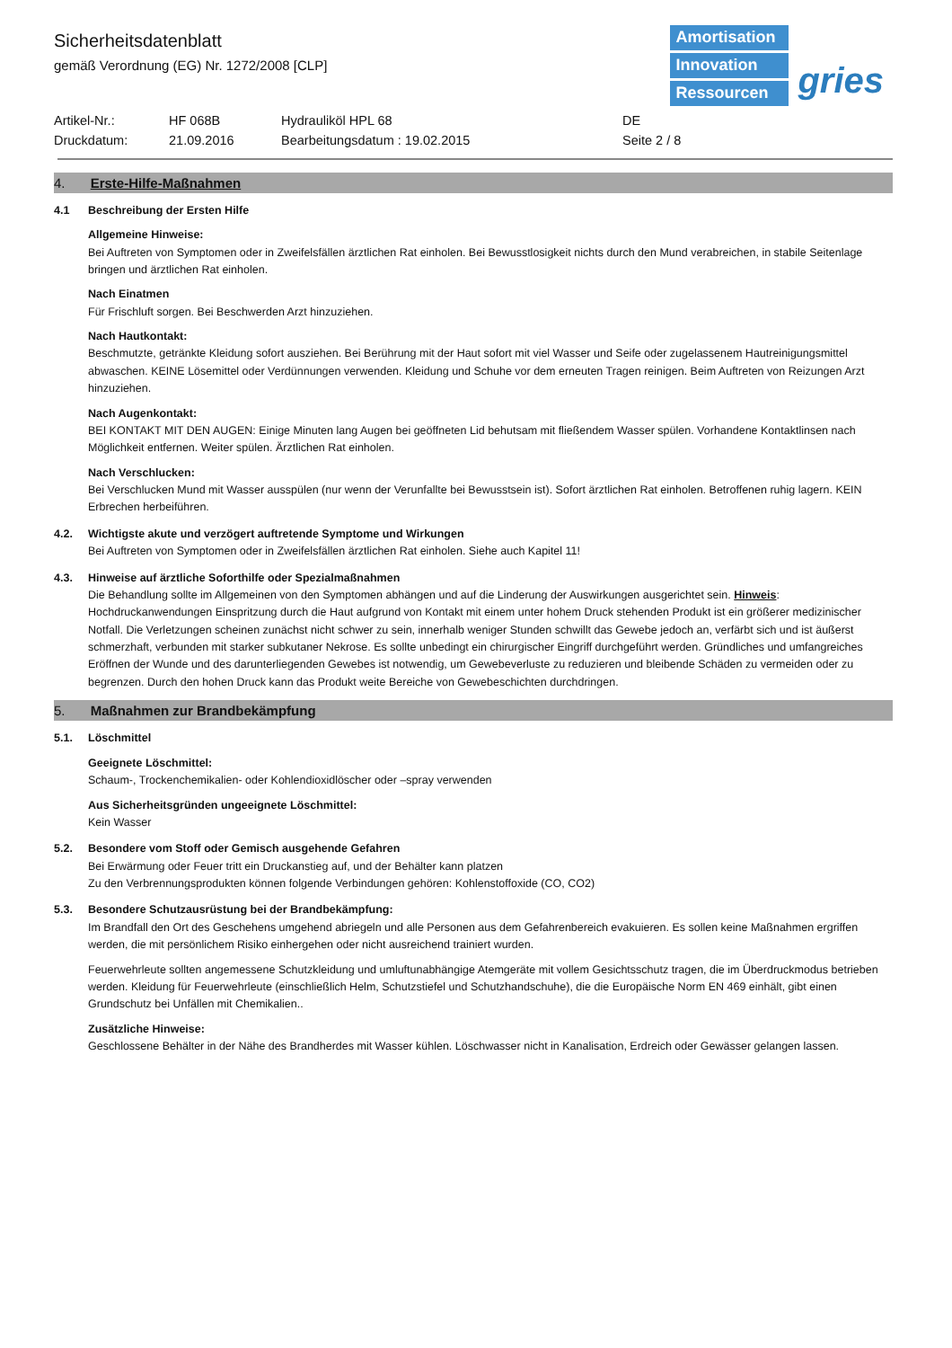Sicherheitsdatenblatt
gemäß Verordnung (EG) Nr. 1272/2008 [CLP]
Amortisation
Innovation
Ressourcen
gries
Artikel-Nr.:
HF 068B
Hydrauliköl HPL 68
DE
Druckdatum:
21.09.2016
Bearbeitungsdatum : 19.02.2015
Seite 2 / 8
4. Erste-Hilfe-Maßnahmen
4.1 Beschreibung der Ersten Hilfe
Allgemeine Hinweise:
Bei Auftreten von Symptomen oder in Zweifelsfällen ärztlichen Rat einholen. Bei Bewusstlosigkeit nichts durch den Mund verabreichen, in stabile Seitenlage bringen und ärztlichen Rat einholen.
Nach Einatmen
Für Frischluft sorgen. Bei Beschwerden Arzt hinzuziehen.
Nach Hautkontakt:
Beschmutzte, getränkte Kleidung sofort ausziehen. Bei Berührung mit der Haut sofort mit viel Wasser und Seife oder zugelassenem Hautreinigungsmittel abwaschen. KEINE Lösemittel oder Verdünnungen verwenden. Kleidung und Schuhe vor dem erneuten Tragen reinigen. Beim Auftreten von Reizungen Arzt hinzuziehen.
Nach Augenkontakt:
BEI KONTAKT MIT DEN AUGEN: Einige Minuten lang Augen bei geöffneten Lid behutsam mit fließendem Wasser spülen. Vorhandene Kontaktlinsen nach Möglichkeit entfernen. Weiter spülen. Ärztlichen Rat einholen.
Nach Verschlucken:
Bei Verschlucken Mund mit Wasser ausspülen (nur wenn der Verunfallte bei Bewusstsein ist). Sofort ärztlichen Rat einholen. Betroffenen ruhig lagern. KEIN Erbrechen herbeiführen.
4.2. Wichtigste akute und verzögert auftretende Symptome und Wirkungen
Bei Auftreten von Symptomen oder in Zweifelsfällen ärztlichen Rat einholen. Siehe auch Kapitel 11!
4.3. Hinweise auf ärztliche Soforthilfe oder Spezialmaßnahmen
Die Behandlung sollte im Allgemeinen von den Symptomen abhängen und auf die Linderung der Auswirkungen ausgerichtet sein. Hinweis: Hochdruckanwendungen Einspritzung durch die Haut aufgrund von Kontakt mit einem unter hohem Druck stehenden Produkt ist ein größerer medizinischer Notfall. Die Verletzungen scheinen zunächst nicht schwer zu sein, innerhalb weniger Stunden schwillt das Gewebe jedoch an, verfärbt sich und ist äußerst schmerzhaft, verbunden mit starker subkutaner Nekrose. Es sollte unbedingt ein chirurgischer Eingriff durchgeführt werden. Gründliches und umfangreiches Eröffnen der Wunde und des darunterliegenden Gewebes ist notwendig, um Gewebeverluste zu reduzieren und bleibende Schäden zu vermeiden oder zu begrenzen. Durch den hohen Druck kann das Produkt weite Bereiche von Gewebeschichten durchdringen.
5. Maßnahmen zur Brandbekämpfung
5.1. Löschmittel
Geeignete Löschmittel:
Schaum-, Trockenchemikalien- oder Kohlendioxidlöscher oder –spray verwenden
Aus Sicherheitsgründen ungeeignete Löschmittel:
Kein Wasser
5.2. Besondere vom Stoff oder Gemisch ausgehende Gefahren
Bei Erwärmung oder Feuer tritt ein Druckanstieg auf, und der Behälter kann platzen
Zu den Verbrennungsprodukten können folgende Verbindungen gehören: Kohlenstoffoxide (CO, CO2)
5.3. Besondere Schutzausrüstung bei der Brandbekämpfung:
Im Brandfall den Ort des Geschehens umgehend abriegeln und alle Personen aus dem Gefahrenbereich evakuieren. Es sollen keine Maßnahmen ergriffen werden, die mit persönlichem Risiko einhergehen oder nicht ausreichend trainiert wurden.
Feuerwehrleute sollten angemessene Schutzkleidung und umluftunabhängige Atemgeräte mit vollem Gesichtsschutz tragen, die im Überdruckmodus betrieben werden. Kleidung für Feuerwehrleute (einschließlich Helm, Schutzstiefel und Schutzhandschuhe), die die Europäische Norm EN 469 einhält, gibt einen Grundschutz bei Unfällen mit Chemikalien..
Zusätzliche Hinweise:
Geschlossene Behälter in der Nähe des Brandherdes mit Wasser kühlen. Löschwasser nicht in Kanalisation, Erdreich oder Gewässer gelangen lassen.